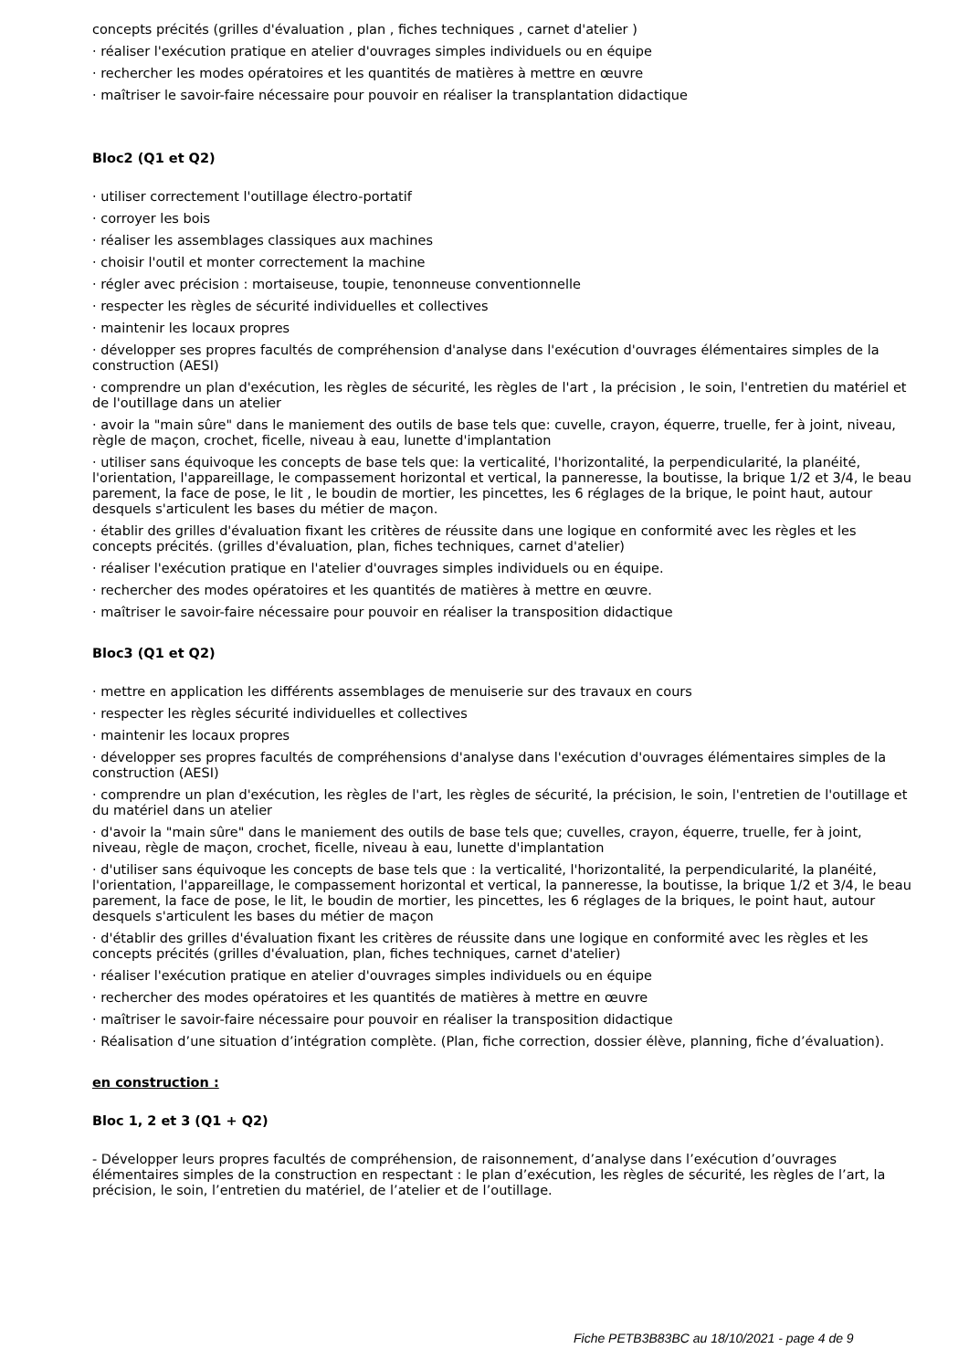concepts précités (grilles d'évaluation , plan , fiches techniques , carnet d'atelier )
· réaliser l'exécution pratique en atelier d'ouvrages simples individuels ou en équipe
· rechercher les modes opératoires et les quantités de matières à mettre en œuvre
· maîtriser le savoir-faire nécessaire pour pouvoir en réaliser la transplantation didactique
Bloc2 (Q1 et Q2)
· utiliser correctement l'outillage électro-portatif
· corroyer les bois
· réaliser les assemblages classiques aux machines
· choisir l'outil et monter correctement la machine
· régler avec précision : mortaiseuse, toupie, tenonneuse conventionnelle
· respecter les règles de sécurité individuelles et collectives
· maintenir les locaux propres
· développer ses propres facultés de compréhension d'analyse dans l'exécution d'ouvrages élémentaires simples de la construction (AESI)
· comprendre un plan d'exécution, les règles de sécurité, les règles de l'art , la précision , le soin, l'entretien du matériel et de l'outillage dans un atelier
· avoir la "main sûre" dans le maniement des outils de base tels que: cuvelle, crayon, équerre, truelle, fer à joint, niveau, règle de maçon, crochet, ficelle, niveau à eau, lunette d'implantation
· utiliser sans équivoque les concepts de base tels que: la verticalité, l'horizontalité, la perpendicularité, la planéité, l'orientation, l'appareillage, le compassement horizontal et vertical, la panneresse, la boutisse, la brique 1/2 et 3/4, le beau parement, la face de pose, le lit , le boudin de mortier, les pincettes, les 6 réglages de la brique, le point haut, autour desquels s'articulent les bases du métier de maçon.
· établir des grilles d'évaluation fixant les critères de réussite dans une logique en conformité avec les règles et les concepts précités. (grilles d'évaluation, plan, fiches techniques, carnet d'atelier)
· réaliser l'exécution pratique en l'atelier d'ouvrages simples individuels ou en équipe.
· rechercher des modes opératoires et les quantités de matières à mettre en œuvre.
· maîtriser le savoir-faire nécessaire pour pouvoir en réaliser la transposition didactique
Bloc3 (Q1 et Q2)
· mettre en application les différents assemblages de menuiserie sur des travaux en cours
· respecter les règles sécurité individuelles et collectives
· maintenir les locaux propres
· développer ses propres facultés de compréhensions d'analyse dans l'exécution d'ouvrages élémentaires simples de la construction (AESI)
· comprendre un plan d'exécution, les règles de l'art, les règles de sécurité, la précision, le soin, l'entretien de l'outillage et du matériel dans un atelier
· d'avoir la "main sûre" dans le maniement des outils de base tels que; cuvelles, crayon, équerre, truelle, fer à joint, niveau, règle de maçon, crochet, ficelle, niveau à eau, lunette d'implantation
· d'utiliser sans équivoque les concepts de base tels que : la verticalité, l'horizontalité, la perpendicularité, la planéité, l'orientation, l'appareillage, le compassement horizontal et vertical, la panneresse, la boutisse, la brique 1/2 et 3/4, le beau parement, la face de pose, le lit, le boudin de mortier, les pincettes, les 6 réglages de la briques, le point haut, autour desquels s'articulent les bases du métier de maçon
· d'établir des grilles d'évaluation fixant les critères de réussite dans une logique en conformité avec les règles et les concepts précités (grilles d'évaluation, plan, fiches techniques, carnet d'atelier)
· réaliser l'exécution pratique en atelier d'ouvrages simples individuels ou en équipe
· rechercher des modes opératoires et les quantités de matières à mettre en œuvre
· maîtriser le savoir-faire nécessaire pour pouvoir en réaliser la transposition didactique
· Réalisation d’une situation d’intégration complète. (Plan, fiche correction, dossier élève, planning, fiche d’évaluation).
en construction :
Bloc 1, 2 et 3 (Q1 + Q2)
- Développer leurs propres facultés de compréhension, de raisonnement, d’analyse dans l’exécution d’ouvrages élémentaires simples de la construction en respectant : le plan d’exécution, les règles de sécurité, les règles de l’art, la précision, le soin, l’entretien du matériel, de l’atelier et de l’outillage.
Fiche PETB3B83BC au 18/10/2021 - page 4 de 9